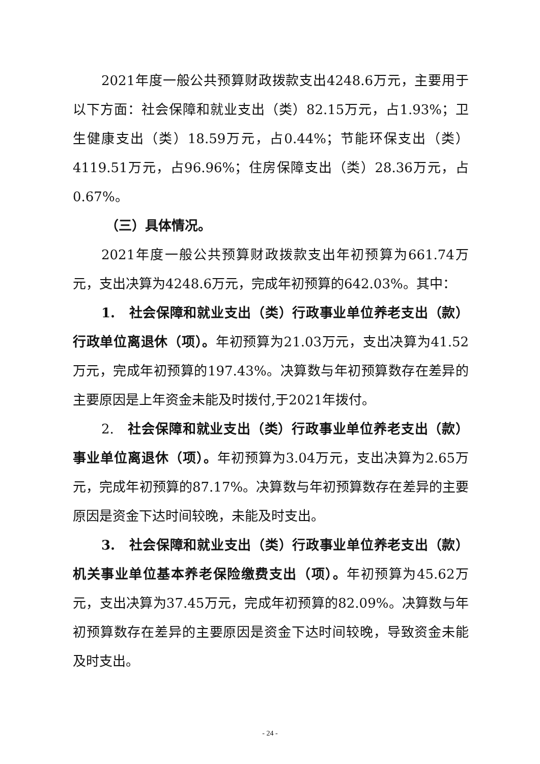2021年度一般公共预算财政拨款支出4248.6万元，主要用于以下方面：社会保障和就业支出（类）82.15万元，占1.93%；卫生健康支出（类）18.59万元，占0.44%；节能环保支出（类）4119.51万元，占96.96%；住房保障支出（类）28.36万元，占0.67%。
（三）具体情况。
2021年度一般公共预算财政拨款支出年初预算为661.74万元，支出决算为4248.6万元，完成年初预算的642.03%。其中：
1.　社会保障和就业支出（类）行政事业单位养老支出（款）行政单位离退休（项）。年初预算为21.03万元，支出决算为41.52万元，完成年初预算的197.43%。决算数与年初预算数存在差异的主要原因是上年资金未能及时拨付,于2021年拨付。
2.　社会保障和就业支出（类）行政事业单位养老支出（款）事业单位离退休（项）。年初预算为3.04万元，支出决算为2.65万元，完成年初预算的87.17%。决算数与年初预算数存在差异的主要原因是资金下达时间较晚，未能及时支出。
3.　社会保障和就业支出（类）行政事业单位养老支出（款）机关事业单位基本养老保险缴费支出（项）。年初预算为45.62万元，支出决算为37.45万元，完成年初预算的82.09%。决算数与年初预算数存在差异的主要原因是资金下达时间较晚，导致资金未能及时支出。
- 24 -